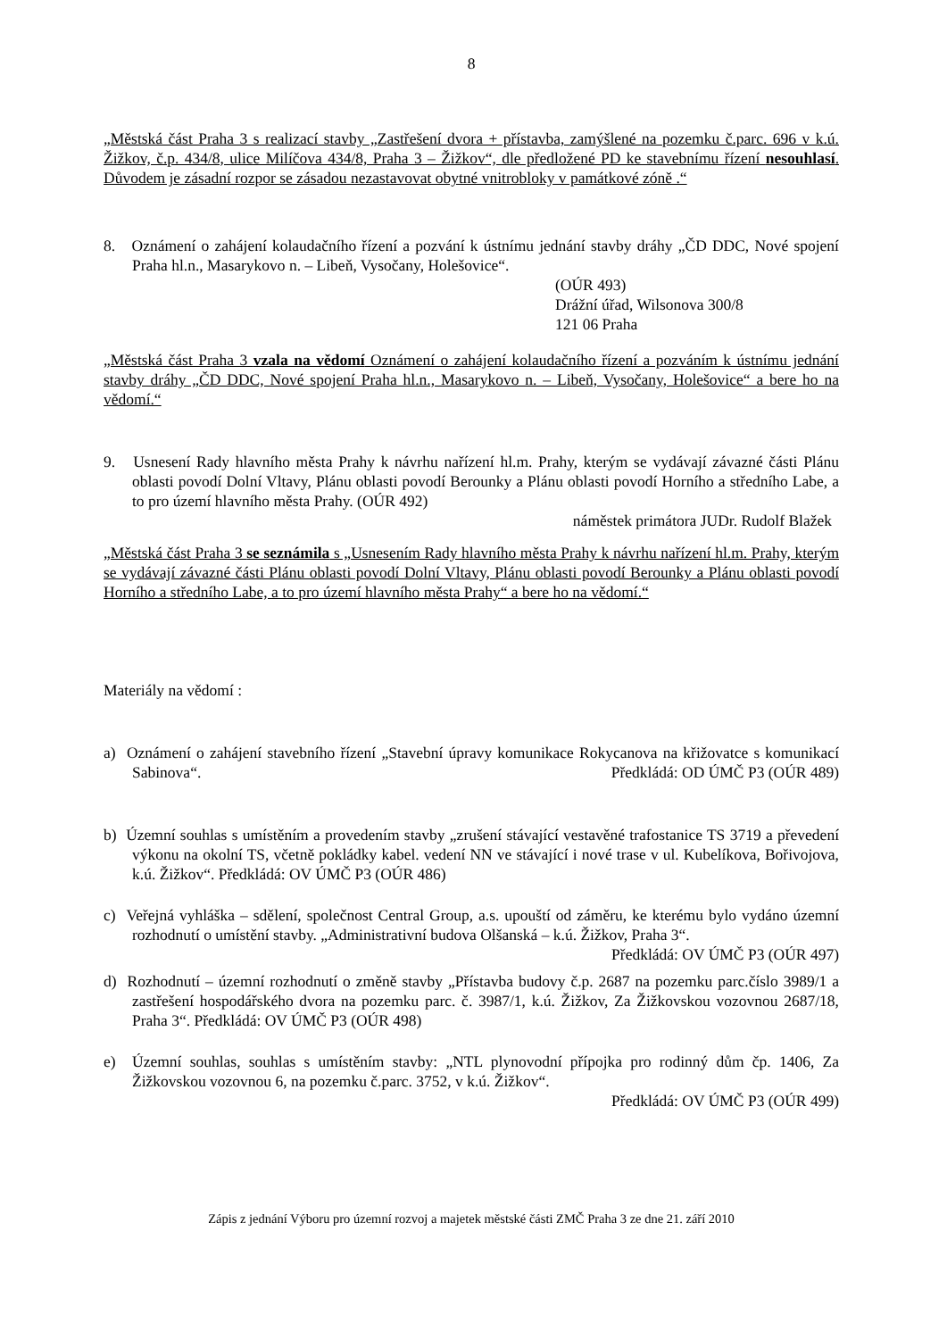8
„Městská část Praha 3 s realizací stavby „Zastřešení dvora + přístavba, zamýšlené na pozemku č.parc. 696 v k.ú. Žižkov, č.p. 434/8, ulice Milíčova 434/8, Praha 3 – Žižkov“, dle předložené PD ke stavebnímu řízení nesouhlasí. Důvodem je zásadní rozpor se zásadou nezastavovat obytné vnitrobloky v památkové zóně .“
8. Oznámení o zahájení kolaudačního řízení a pozvání k ústnímu jednání stavby dráhy „ČD DDC, Nové spojení Praha hl.n., Masarykovo n. – Libeň, Vysočany, Holešovice“.
(OÚR 493)
Drážní úřad, Wilsonova 300/8
121 06 Praha
„Městská část Praha 3 vzala na vědomí Oznámení o zahájení kolaudačního řízení a pozváním k ústnímu jednání stavby dráhy „ČD DDC, Nové spojení Praha hl.n., Masarykovo n. – Libeň, Vysočany, Holešovice“ a bere ho na vědomí.“
9. Usnesení Rady hlavního města Prahy k návrhu nařízení hl.m. Prahy, kterým se vydávají závazné části Plánu oblasti povodí Dolní Vltavy, Plánu oblasti povodí Berounky a Plánu oblasti povodí Horního a středního Labe, a to pro území hlavního města Prahy. (OÚR 492)
náměstek primátora JUDr. Rudolf Blažek
„Městská část Praha 3 se seznámila s „Usnesením Rady hlavního města Prahy k návrhu nařízení hl.m. Prahy, kterým se vydávají závazné části Plánu oblasti povodí Dolní Vltavy, Plánu oblasti povodí Berounky a Plánu oblasti povodí Horního a středního Labe, a to pro území hlavního města Prahy“ a bere ho na vědomí.“
Materiály na vědomí :
a) Oznámení o zahájení stavebního řízení „Stavební úpravy komunikace Rokycanova na křižovatce s komunikací Sabinova“. Předkládá: OD ÚMČ P3 (OÚR 489)
b) Územní souhlas s umístěním a provedením stavby „zrušení stávající vestavěné trafostanice TS 3719 a převedení výkonu na okolní TS, včetně pokládky kabel. vedení NN ve stávající i nové trase v ul. Kubelíkova, Bořivojova, k.ú. Žižkov“. Předkládá: OV ÚMČ P3 (OÚR 486)
c) Veřejná vyhláška – sdělení, společnost Central Group, a.s. upouští od záměru, ke kterému bylo vydáno územní rozhodnutí o umístění stavby. „Administrativní budova Olšanská – k.ú. Žižkov, Praha 3“. Předkládá: OV ÚMČ P3 (OÚR 497)
d) Rozhodnutí – územní rozhodnutí o změně stavby „Přístavba budovy č.p. 2687 na pozemku parc.číslo 3989/1 a zastřešení hospodářského dvora na pozemku parc. č. 3987/1, k.ú. Žižkov, Za Žižkovskou vozovnou 2687/18, Praha 3“. Předkládá: OV ÚMČ P3 (OÚR 498)
e) Územní souhlas, souhlas s umístěním stavby: „NTL plynovodní přípojka pro rodinný dům čp. 1406, Za Žižkovskou vozovnou 6, na pozemku č.parc. 3752, v k.ú. Žižkov“.
Předkládá: OV ÚMČ P3 (OÚR 499)
Zápis z jednání Výboru pro územní rozvoj a majetek městské části ZMČ Praha 3 ze dne 21. září 2010